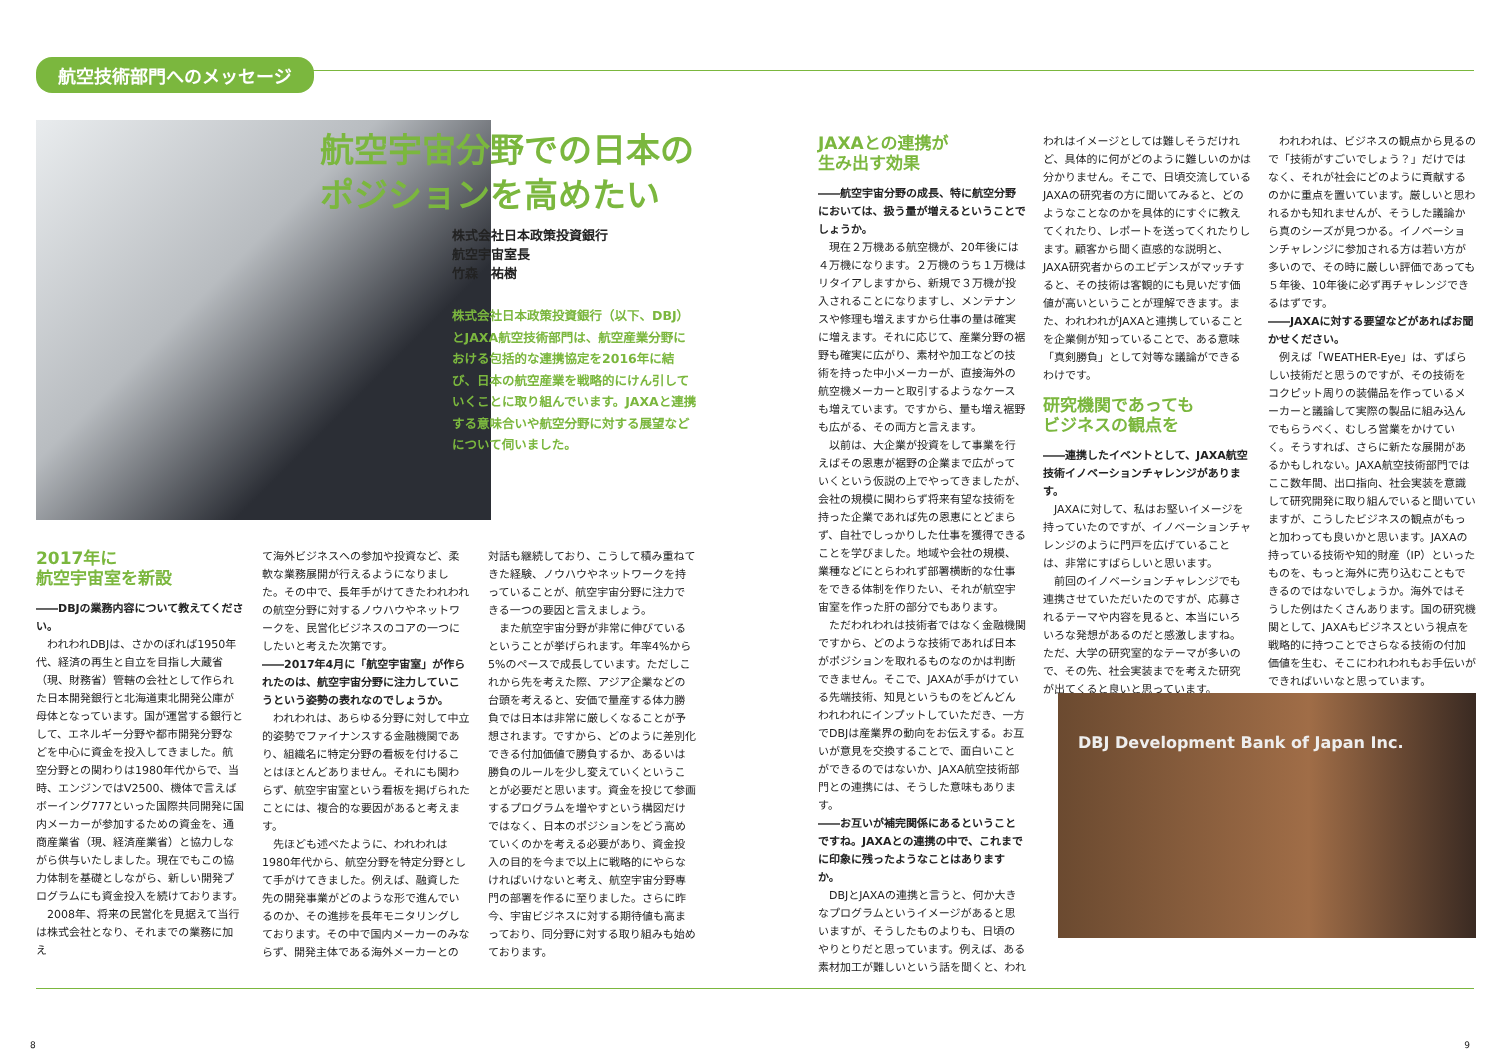航空技術部門へのメッセージ
航空宇宙分野での日本のポジションを高めたい
株式会社日本政策投資銀行
航空宇宙室長
竹森　祐樹
株式会社日本政策投資銀行（以下、DBJ）とJAXA航空技術部門は、航空産業分野における包括的な連携協定を2016年に結び、日本の航空産業を戦略的にけん引していくことに取り組んでいます。JAXAと連携する意味合いや航空分野に対する展望などについて伺いました。
2017年に
航空宇宙室を新設
――DBJの業務内容について教えてください。
われわれDBJは、さかのぼれば1950年代、経済の再生と自立を目指し大蔵省（現、財務省）管轄の会社として作られた日本開発銀行と北海道東北開発公庫が母体となっています。国が運営する銀行として、エネルギー分野や都市開発分野などを中心に資金を投入してきました。航空分野との関わりは1980年代からで、当時、エンジンではV2500、機体で言えばボーイング777といった国際共同開発に国内メーカーが参加するための資金を、通商産業省（現、経済産業省）と協力しながら供与いたしました。現在でもこの協力体制を基礎としながら、新しい開発プログラムにも資金投入を続けております。
2008年、将来の民営化を見据えて当行は株式会社となり、それまでの業務に加え
て海外ビジネスへの参加や投資など、柔軟な業務展開が行えるようになりました。その中で、長年手がけてきたわれわれの航空分野に対するノウハウやネットワークを、民営化ビジネスのコアの一つにしたいと考えた次第です。
――2017年4月に「航空宇宙室」が作られたのは、航空宇宙分野に注力していこうという姿勢の表れなのでしょうか。
われわれは、あらゆる分野に対して中立的姿勢でファイナンスする金融機関であり、組織名に特定分野の看板を付けることはほとんどありません。それにも関わらず、航空宇宙室という看板を掲げられたことには、複合的な要因があると考えます。
先ほども述べたように、われわれは1980年代から、航空分野を特定分野として手がけてきました。例えば、融資した先の開発事業がどのような形で進んでいるのか、その進捗を長年モニタリングしております。その中で国内メーカーのみならず、開発主体である海外メーカーとの
対話も継続しており、こうして積み重ねてきた経験、ノウハウやネットワークを持っていることが、航空宇宙分野に注力できる一つの要因と言えましょう。
また航空宇宙分野が非常に伸びているということが挙げられます。年率4%から5%のペースで成長しています。ただしこれから先を考えた際、アジア企業などの台頭を考えると、安価で量産する体力勝負では日本は非常に厳しくなることが予想されます。ですから、どのように差別化できる付加価値で勝負するか、あるいは勝負のルールを少し変えていくということが必要だと思います。資金を投じて参画するプログラムを増やすという構図だけではなく、日本のポジションをどう高めていくのかを考える必要があり、資金投入の目的を今まで以上に戦略的にやらなければいけないと考え、航空宇宙分野専門の部署を作るに至りました。さらに昨今、宇宙ビジネスに対する期待値も高まっており、同分野に対する取り組みも始めております。
JAXAとの連携が
生み出す効果
――航空宇宙分野の成長、特に航空分野においては、扱う量が増えるということでしょうか。
現在２万機ある航空機が、20年後には４万機になります。２万機のうち１万機はリタイアしますから、新規で３万機が投入されることになりますし、メンテナンスや修理も増えますから仕事の量は確実に増えます。それに応じて、産業分野の裾野も確実に広がり、素材や加工などの技術を持った中小メーカーが、直接海外の航空機メーカーと取引するようなケースも増えています。ですから、量も増え裾野も広がる、その両方と言えます。
以前は、大企業が投資をして事業を行えばその恩恵が裾野の企業まで広がっていくという仮説の上でやってきましたが、会社の規模に関わらず将来有望な技術を持った企業であれば先の恩恵にとどまらず、自社でしっかりした仕事を獲得できることを学びました。地域や会社の規模、業種などにとらわれず部署横断的な仕事をできる体制を作りたい、それが航空宇宙室を作った肝の部分でもあります。
ただわれわれは技術者ではなく金融機関ですから、どのような技術であれば日本がポジションを取れるものなのかは判断できません。そこで、JAXAが手がけている先端技術、知見というものをどんどんわれわれにインプットしていただき、一方でDBJは産業界の動向をお伝えする。お互いが意見を交換することで、面白いことができるのではないか、JAXA航空技術部門との連携には、そうした意味もあります。
――お互いが補完関係にあるということですね。JAXAとの連携の中で、これまでに印象に残ったようなことはありますか。
DBJとJAXAの連携と言うと、何か大きなプログラムというイメージがあると思いますが、そうしたものよりも、日頃のやりとりだと思っています。例えば、ある素材加工が難しいという話を聞くと、われ
われはイメージとしては難しそうだけれど、具体的に何がどのように難しいのかは分かりません。そこで、日頃交流しているJAXAの研究者の方に聞いてみると、どのようなことなのかを具体的にすぐに教えてくれたり、レポートを送ってくれたりします。顧客から聞く直感的な説明と、JAXA研究者からのエビデンスがマッチすると、その技術は客観的にも見いだす価値が高いということが理解できます。また、われわれがJAXAと連携していることを企業側が知っていることで、ある意味「真剣勝負」として対等な議論ができるわけです。
研究機関であっても
ビジネスの観点を
――連携したイベントとして、JAXA航空技術イノベーションチャレンジがあります。
JAXAに対して、私はお堅いイメージを持っていたのですが、イノベーションチャレンジのように門戸を広げていることは、非常にすばらしいと思います。
前回のイノベーションチャレンジでも連携させていただいたのですが、応募されるテーマや内容を見ると、本当にいろいろな発想があるのだと感激しますね。ただ、大学の研究室的なテーマが多いので、その先、社会実装までを考えた研究が出てくると良いと思っています。
われわれは、ビジネスの観点から見るので「技術がすごいでしょう？」だけではなく、それが社会にどのように貢献するのかに重点を置いています。厳しいと思われるかも知れませんが、そうした議論から真のシーズが見つかる。イノベーションチャレンジに参加される方は若い方が多いので、その時に厳しい評価であっても５年後、10年後に必ず再チャレンジできるはずです。
――JAXAに対する要望などがあればお聞かせください。
例えば「WEATHER-Eye」は、ずばらしい技術だと思うのですが、その技術をコクピット周りの装備品を作っているメーカーと議論して実際の製品に組み込んでもらうべく、むしろ営業をかけていく。そうすれば、さらに新たな展開があるかもしれない。JAXA航空技術部門ではここ数年間、出口指向、社会実装を意識して研究開発に取り組んでいると聞いていますが、こうしたビジネスの観点がもっと加わっても良いかと思います。JAXAの持っている技術や知的財産（IP）といったものを、もっと海外に売り込むこともできるのではないでしょうか。海外ではそうした例はたくさんあります。国の研究機関として、JAXAもビジネスという視点を戦略的に持つことでさらなる技術の付加価値を生む、そこにわれわれもお手伝いができればいいなと思っています。
DBJ Development Bank of Japan Inc.
8 9